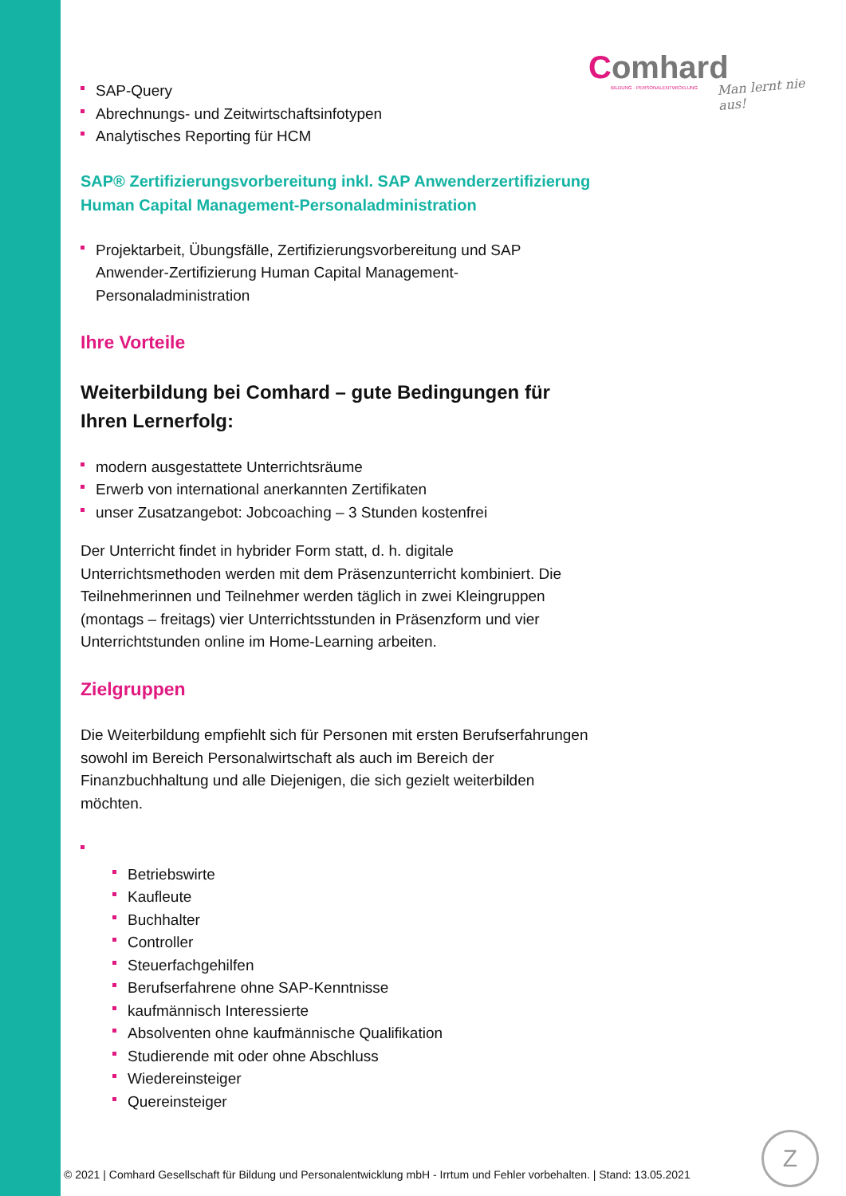Comhard
BILDUNG · PERSONALENTWICKLUNG
Man lernt nie aus!
SAP-Query
Abrechnungs- und Zeitwirtschaftsinfotypen
Analytisches Reporting für HCM
SAP® Zertifizierungsvorbereitung inkl. SAP Anwenderzertifizierung Human Capital Management-Personaladministration
Projektarbeit, Übungsfälle, Zertifizierungsvorbereitung und SAP Anwender-Zertifizierung Human Capital Management-Personaladministration
Ihre Vorteile
Weiterbildung bei Comhard – gute Bedingungen für Ihren Lernerfolg:
modern ausgestattete Unterrichtsräume
Erwerb von international anerkannten Zertifikaten
unser Zusatzangebot: Jobcoaching – 3 Stunden kostenfrei
Der Unterricht findet in hybrider Form statt, d. h. digitale Unterrichtsmethoden werden mit dem Präsenzunterricht kombiniert. Die Teilnehmerinnen und Teilnehmer werden täglich in zwei Kleingruppen (montags – freitags) vier Unterrichtsstunden in Präsenzform und vier Unterrichtstunden online im Home-Learning arbeiten.
Zielgruppen
Die Weiterbildung empfiehlt sich für Personen mit ersten Berufserfahrungen sowohl im Bereich Personalwirtschaft als auch im Bereich der Finanzbuchhaltung und alle Diejenigen, die sich gezielt weiterbilden möchten.
Betriebswirte
Kaufleute
Buchhalter
Controller
Steuerfachgehilfen
Berufserfahrene ohne SAP-Kenntnisse
kaufmännisch Interessierte
Absolventen ohne kaufmännische Qualifikation
Studierende mit oder ohne Abschluss
Wiedereinsteiger
Quereinsteiger
© 2021 | Comhard Gesellschaft für Bildung und Personalentwicklung mbH - Irrtum und Fehler vorbehalten. | Stand: 13.05.2021
Z